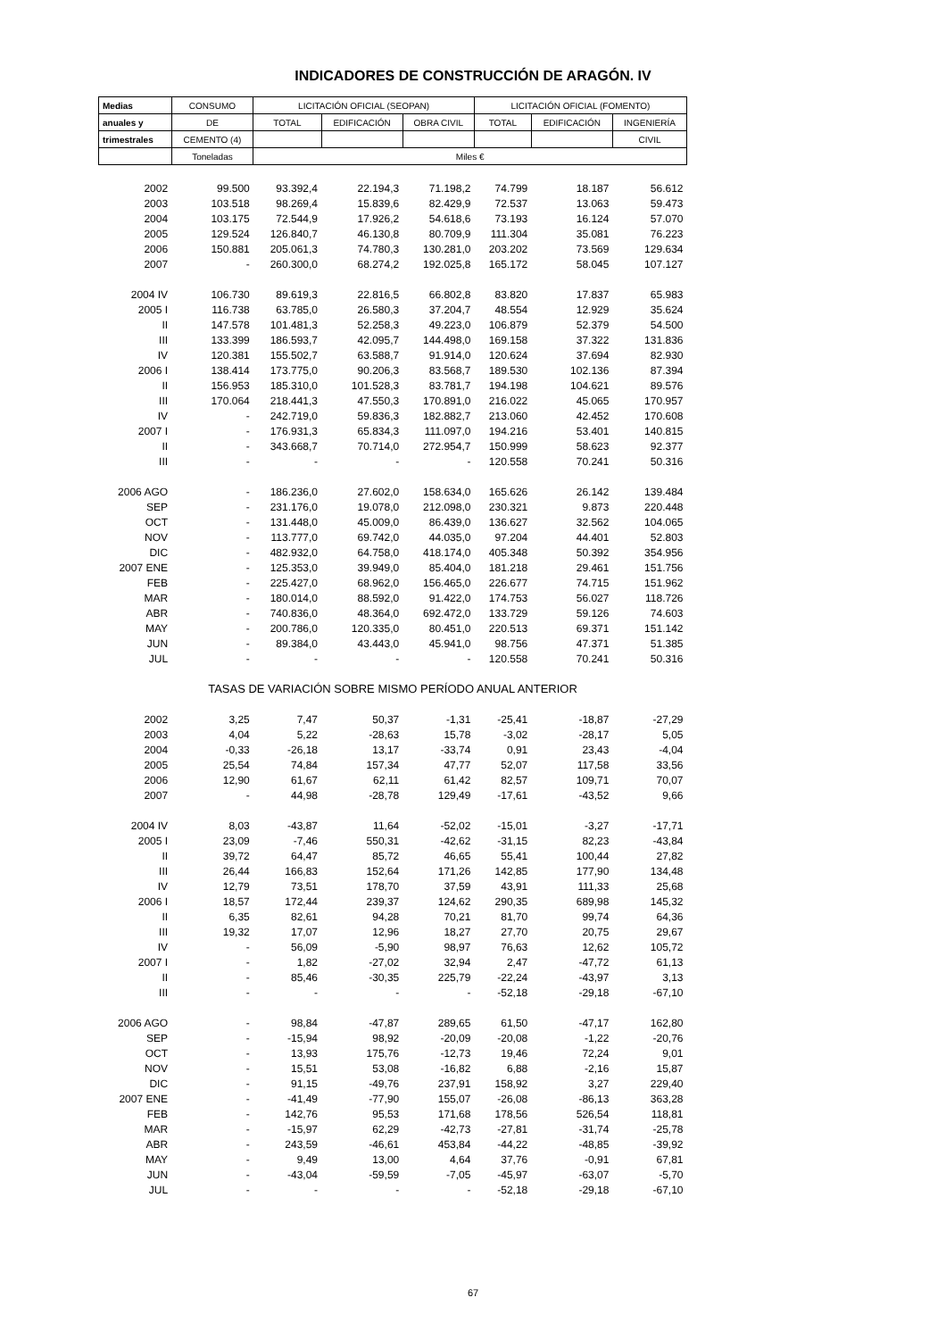INDICADORES DE CONSTRUCCIÓN DE ARAGÓN. IV
| Medias | CONSUMO | LICITACIÓN OFICIAL (SEOPAN) | | | LICITACIÓN OFICIAL (FOMENTO) | | |
| --- | --- | --- | --- | --- | --- | --- | --- |
| anuales y | DE | TOTAL | EDIFICACIÓN | OBRA CIVIL | TOTAL | EDIFICACIÓN | INGENIERÍA |
| trimestrales | CEMENTO (4) | | | | | | CIVIL |
| | Toneladas | Miles € | | | | | |
| 2002 | 99.500 | 93.392,4 | 22.194,3 | 71.198,2 | 74.799 | 18.187 | 56.612 |
| 2003 | 103.518 | 98.269,4 | 15.839,6 | 82.429,9 | 72.537 | 13.063 | 59.473 |
| 2004 | 103.175 | 72.544,9 | 17.926,2 | 54.618,6 | 73.193 | 16.124 | 57.070 |
| 2005 | 129.524 | 126.840,7 | 46.130,8 | 80.709,9 | 111.304 | 35.081 | 76.223 |
| 2006 | 150.881 | 205.061,3 | 74.780,3 | 130.281,0 | 203.202 | 73.569 | 129.634 |
| 2007 | - | 260.300,0 | 68.274,2 | 192.025,8 | 165.172 | 58.045 | 107.127 |
| 2004 IV | 106.730 | 89.619,3 | 22.816,5 | 66.802,8 | 83.820 | 17.837 | 65.983 |
| 2005 I | 116.738 | 63.785,0 | 26.580,3 | 37.204,7 | 48.554 | 12.929 | 35.624 |
| II | 147.578 | 101.481,3 | 52.258,3 | 49.223,0 | 106.879 | 52.379 | 54.500 |
| III | 133.399 | 186.593,7 | 42.095,7 | 144.498,0 | 169.158 | 37.322 | 131.836 |
| IV | 120.381 | 155.502,7 | 63.588,7 | 91.914,0 | 120.624 | 37.694 | 82.930 |
| 2006 I | 138.414 | 173.775,0 | 90.206,3 | 83.568,7 | 189.530 | 102.136 | 87.394 |
| II | 156.953 | 185.310,0 | 101.528,3 | 83.781,7 | 194.198 | 104.621 | 89.576 |
| III | 170.064 | 218.441,3 | 47.550,3 | 170.891,0 | 216.022 | 45.065 | 170.957 |
| IV | - | 242.719,0 | 59.836,3 | 182.882,7 | 213.060 | 42.452 | 170.608 |
| 2007 I | - | 176.931,3 | 65.834,3 | 111.097,0 | 194.216 | 53.401 | 140.815 |
| II | - | 343.668,7 | 70.714,0 | 272.954,7 | 150.999 | 58.623 | 92.377 |
| III | - | - | - | - | 120.558 | 70.241 | 50.316 |
| 2006 AGO | - | 186.236,0 | 27.602,0 | 158.634,0 | 165.626 | 26.142 | 139.484 |
| SEP | - | 231.176,0 | 19.078,0 | 212.098,0 | 230.321 | 9.873 | 220.448 |
| OCT | - | 131.448,0 | 45.009,0 | 86.439,0 | 136.627 | 32.562 | 104.065 |
| NOV | - | 113.777,0 | 69.742,0 | 44.035,0 | 97.204 | 44.401 | 52.803 |
| DIC | - | 482.932,0 | 64.758,0 | 418.174,0 | 405.348 | 50.392 | 354.956 |
| 2007 ENE | - | 125.353,0 | 39.949,0 | 85.404,0 | 181.218 | 29.461 | 151.756 |
| FEB | - | 225.427,0 | 68.962,0 | 156.465,0 | 226.677 | 74.715 | 151.962 |
| MAR | - | 180.014,0 | 88.592,0 | 91.422,0 | 174.753 | 56.027 | 118.726 |
| ABR | - | 740.836,0 | 48.364,0 | 692.472,0 | 133.729 | 59.126 | 74.603 |
| MAY | - | 200.786,0 | 120.335,0 | 80.451,0 | 220.513 | 69.371 | 151.142 |
| JUN | - | 89.384,0 | 43.443,0 | 45.941,0 | 98.756 | 47.371 | 51.385 |
| JUL | - | - | - | - | 120.558 | 70.241 | 50.316 |
| TASAS DE VARIACIÓN SOBRE MISMO PERÍODO ANUAL ANTERIOR | | | | | | | |
| 2002 | 3,25 | 7,47 | 50,37 | -1,31 | -25,41 | -18,87 | -27,29 |
| 2003 | 4,04 | 5,22 | -28,63 | 15,78 | -3,02 | -28,17 | 5,05 |
| 2004 | -0,33 | -26,18 | 13,17 | -33,74 | 0,91 | 23,43 | -4,04 |
| 2005 | 25,54 | 74,84 | 157,34 | 47,77 | 52,07 | 117,58 | 33,56 |
| 2006 | 12,90 | 61,67 | 62,11 | 61,42 | 82,57 | 109,71 | 70,07 |
| 2007 | - | 44,98 | -28,78 | 129,49 | -17,61 | -43,52 | 9,66 |
| 2004 IV | 8,03 | -43,87 | 11,64 | -52,02 | -15,01 | -3,27 | -17,71 |
| 2005 I | 23,09 | -7,46 | 550,31 | -42,62 | -31,15 | 82,23 | -43,84 |
| II | 39,72 | 64,47 | 85,72 | 46,65 | 55,41 | 100,44 | 27,82 |
| III | 26,44 | 166,83 | 152,64 | 171,26 | 142,85 | 177,90 | 134,48 |
| IV | 12,79 | 73,51 | 178,70 | 37,59 | 43,91 | 111,33 | 25,68 |
| 2006 I | 18,57 | 172,44 | 239,37 | 124,62 | 290,35 | 689,98 | 145,32 |
| II | 6,35 | 82,61 | 94,28 | 70,21 | 81,70 | 99,74 | 64,36 |
| III | 19,32 | 17,07 | 12,96 | 18,27 | 27,70 | 20,75 | 29,67 |
| IV | - | 56,09 | -5,90 | 98,97 | 76,63 | 12,62 | 105,72 |
| 2007 I | - | 1,82 | -27,02 | 32,94 | 2,47 | -47,72 | 61,13 |
| II | - | 85,46 | -30,35 | 225,79 | -22,24 | -43,97 | 3,13 |
| III | - | - | - | - | -52,18 | -29,18 | -67,10 |
| 2006 AGO | - | 98,84 | -47,87 | 289,65 | 61,50 | -47,17 | 162,80 |
| SEP | - | -15,94 | 98,92 | -20,09 | -20,08 | -1,22 | -20,76 |
| OCT | - | 13,93 | 175,76 | -12,73 | 19,46 | 72,24 | 9,01 |
| NOV | - | 15,51 | 53,08 | -16,82 | 6,88 | -2,16 | 15,87 |
| DIC | - | 91,15 | -49,76 | 237,91 | 158,92 | 3,27 | 229,40 |
| 2007 ENE | - | -41,49 | -77,90 | 155,07 | -26,08 | -86,13 | 363,28 |
| FEB | - | 142,76 | 95,53 | 171,68 | 178,56 | 526,54 | 118,81 |
| MAR | - | -15,97 | 62,29 | -42,73 | -27,81 | -31,74 | -25,78 |
| ABR | - | 243,59 | -46,61 | 453,84 | -44,22 | -48,85 | -39,92 |
| MAY | - | 9,49 | 13,00 | 4,64 | 37,76 | -0,91 | 67,81 |
| JUN | - | -43,04 | -59,59 | -7,05 | -45,97 | -63,07 | -5,70 |
| JUL | - | - | - | - | -52,18 | -29,18 | -67,10 |
67